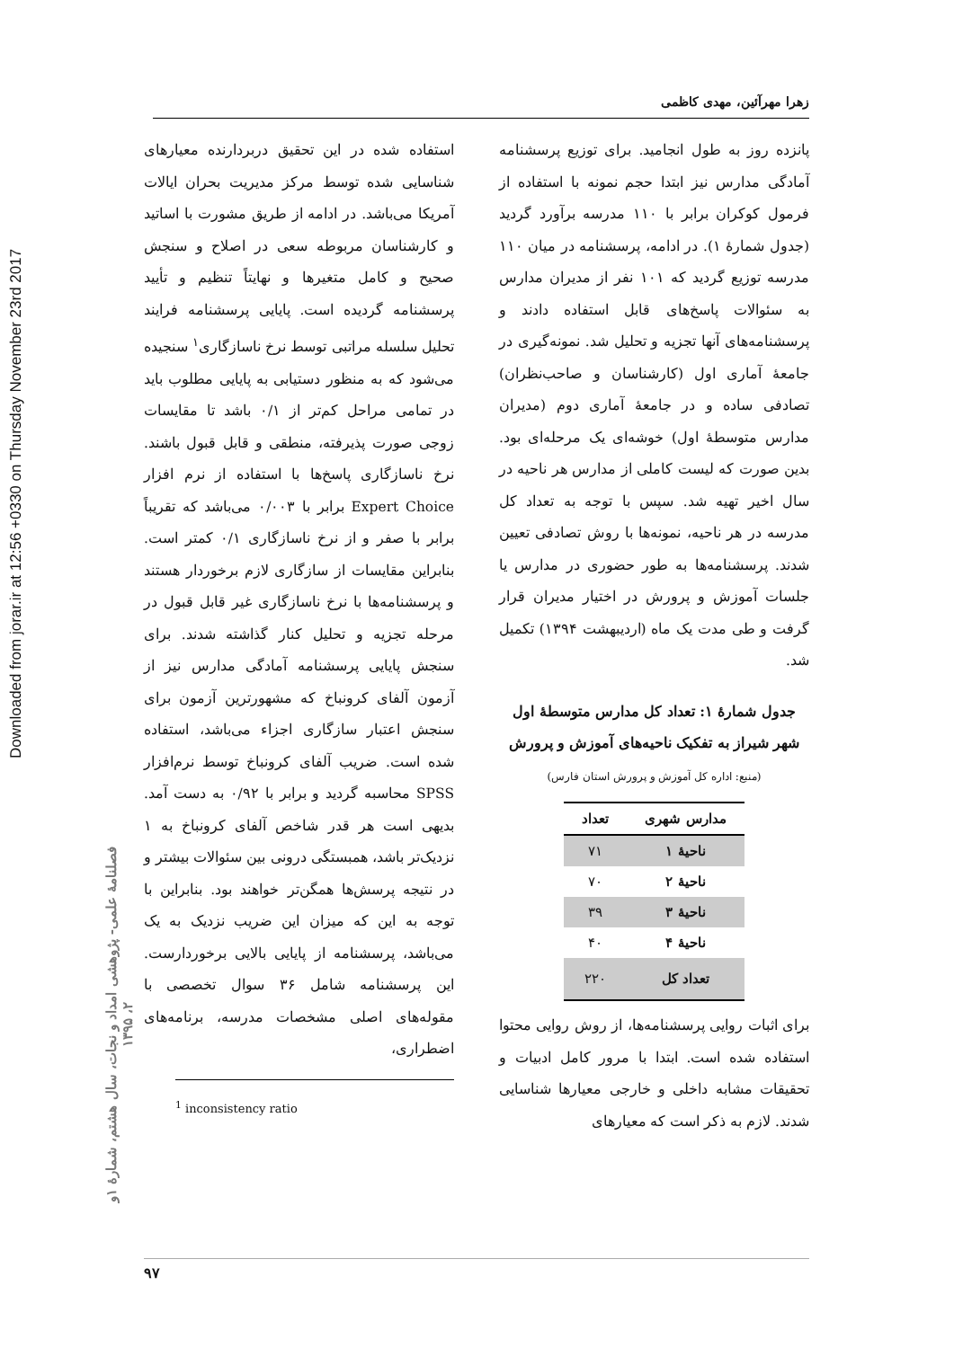Downloaded from jorar.ir at 12:56 +0330 on Thursday November 23rd 2017
فصلنامۀ علمی- پژوهشی امداد و نجات، سال هشتم، شمارۀ ۱و ۲، ۱۳۹۵
زهرا مهرآئین، مهدی کاظمی
پانزده روز به طول انجامید. برای توزیع پرسشنامه آمادگی مدارس نیز ابتدا حجم نمونه با استفاده از فرمول کوکران برابر با ۱۱۰ مدرسه برآورد گردید (جدول شمارۀ ۱). در ادامه، پرسشنامه در میان ۱۱۰ مدرسه توزیع گردید که ۱۰۱ نفر از مدیران مدارس به سئوالات پاسخ‌های قابل استفاده دادند و پرسشنامه‌های آنها تجزیه و تحلیل شد. نمونه‌گیری در جامعۀ آماری اول (کارشناسان و صاحب‌نظران) تصادفی ساده و در جامعۀ آماری دوم (مدیران مدارس متوسطۀ اول) خوشه‌ای یک مرحله‌ای بود. بدین صورت که لیست کاملی از مدارس هر ناحیه در سال اخیر تهیه شد. سپس با توجه به تعداد کل مدرسه در هر ناحیه، نمونه‌ها با روش تصادفی تعیین شدند. پرسشنامه‌ها به طور حضوری در مدارس یا جلسات آموزش و پرورش در اختیار مدیران قرار گرفت و طی مدت یک ماه (اردیبهشت ۱۳۹۴) تکمیل شد.
جدول شمارۀ ۱: تعداد کل مدارس متوسطۀ اول شهر شیراز به تفکیک ناحیه‌های آموزش و پرورش (منبع: اداره کل آموزش و پرورش استان فارس)
| مدارس شهری | تعداد |
| --- | --- |
| ناحیۀ ۱ | ۷۱ |
| ناحیۀ ۲ | ۷۰ |
| ناحیۀ ۳ | ۳۹ |
| ناحیۀ ۴ | ۴۰ |
| تعداد کل | ۲۲۰ |
برای اثبات روایی پرسشنامه‌ها، از روش روایی محتوا استفاده شده است. ابتدا با مرور کامل ادبیات و تحقیقات مشابه داخلی و خارجی معیارها شناسایی شدند. لازم به ذکر است که معیارهای
استفاده شده در این تحقیق دربردارنده معیارهای شناسایی شده توسط مرکز مدیریت بحران ایالات آمریکا می‌باشد. در ادامه از طریق مشورت با اساتید و کارشناسان مربوطه سعی در اصلاح و سنجش صحیح و کامل متغیرها و نهایتاً تنظیم و تأیید پرسشنامه گردیده است. پایایی پرسشنامه فرایند تحلیل سلسله مراتبی توسط نرخ ناسازگاری<sup>۱</sup> سنجیده می‌شود که به منظور دستیابی به پایایی مطلوب باید در تمامی مراحل کم‌تر از ۰/۱ باشد تا مقایسات زوجی صورت پذیرفته، منطقی و قابل قبول باشند. نرخ ناسازگاری پاسخ‌ها با استفاده از نرم افزار Expert Choice برابر با ۰/۰۰۳ می‌باشد که تقریباً برابر با صفر و از نرخ ناسازگاری ۰/۱ کمتر است. بنابراین مقایسات از سازگاری لازم برخوردار هستند و پرسشنامه‌ها با نرخ ناسازگاری غیر قابل قبول در مرحله تجزیه و تحلیل کنار گذاشته شدند. برای سنجش پایایی پرسشنامه آمادگی مدارس نیز از آزمون آلفای کرونباخ که مشهورترین آزمون برای سنجش اعتبار سازگاری اجزاء می‌باشد، استفاده شده است. ضریب آلفای کرونباخ توسط نرم‌افزار SPSS محاسبه گردید و برابر با ۰/۹۲ به دست آمد. بدیهی است هر قدر شاخص آلفای کرونباخ به ۱ نزدیک‌تر باشد، همبستگی درونی بین سئوالات بیشتر و در نتیجه پرسش‌ها همگن‌تر خواهند بود. بنابراین با توجه به این که میزان این ضریب نزدیک به یک می‌باشد، پرسشنامه از پایایی بالایی برخوردارست. این پرسشنامه شامل ۳۶ سوال تخصصی با مقوله‌های اصلی مشخصات مدرسه، برنامه‌های اضطراری،
<sup>1</sup> inconsistency ratio
۹۷